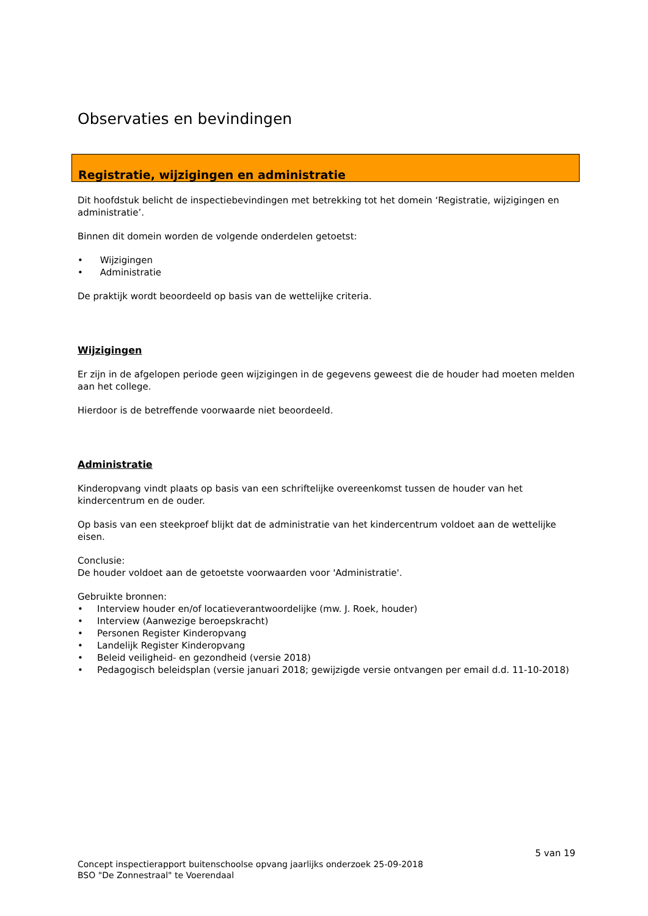Observaties en bevindingen
Registratie, wijzigingen en administratie
Dit hoofdstuk belicht de inspectiebevindingen met betrekking tot het domein ‘Registratie, wijzigingen en administratie’.
Binnen dit domein worden de volgende onderdelen getoetst:
• Wijzigingen
• Administratie
De praktijk wordt beoordeeld op basis van de wettelijke criteria.
Wijzigingen
Er zijn in de afgelopen periode geen wijzigingen in de gegevens geweest die de houder had moeten melden aan het college.
Hierdoor is de betreffende voorwaarde niet beoordeeld.
Administratie
Kinderopvang vindt plaats op basis van een schriftelijke overeenkomst tussen de houder van het kindercentrum en de ouder.
Op basis van een steekproef blijkt dat de administratie van het kindercentrum voldoet aan de wettelijke eisen.
Conclusie:
De houder voldoet aan de getoetste voorwaarden voor 'Administratie'.
Gebruikte bronnen:
• Interview houder en/of locatieverantwoordelijke (mw. J. Roek, houder)
• Interview (Aanwezige beroepskracht)
• Personen Register Kinderopvang
• Landelijk Register Kinderopvang
• Beleid veiligheid- en gezondheid (versie 2018)
• Pedagogisch beleidsplan (versie januari 2018; gewijzigde versie ontvangen per email d.d. 11-10-2018)
5 van 19
Concept inspectierapport buitenschoolse opvang jaarlijks onderzoek 25-09-2018
BSO "De Zonnestraal" te Voerendaal